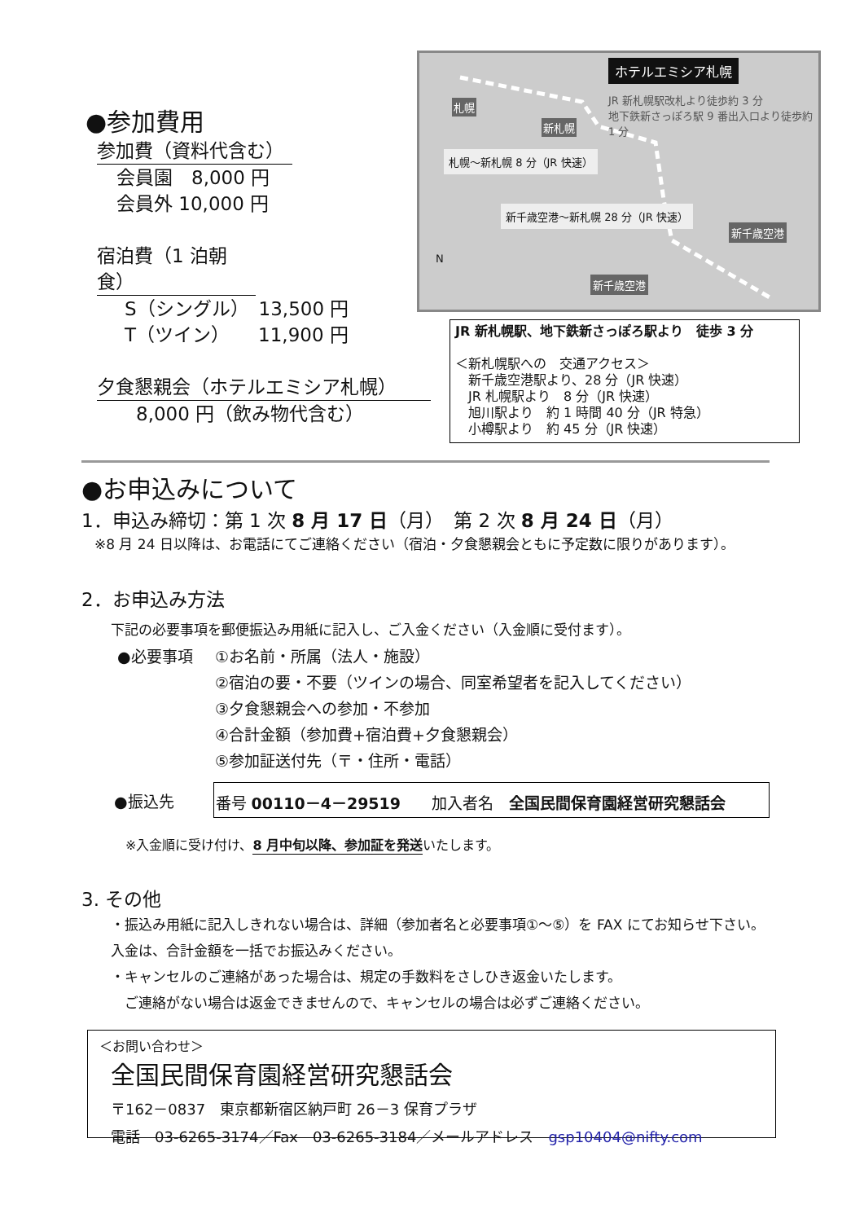●参加費用
参加費（資料代含む）
会員園　8,000 円
会員外 10,000 円
宿泊費（1 泊朝食）
S（シングル）　13,500 円
T（ツイン）　　11,900 円
夕食懇親会（ホテルエミシア札幌）
8,000 円（飲み物代含む）
ホテルエミシア札幌
JR 新札幌駅改札より徒歩約 3 分
地下鉄新さっぽろ駅 9 番出入口より徒歩約 1 分
札幌
新札幌
札幌〜新札幌 8 分（JR 快速）
新千歳空港〜新札幌 28 分（JR 快速）
新千歳空港
新千歳空港
N
JR 新札幌駅、地下鉄新さっぽろ駅より　徒歩 3 分
＜新札幌駅への　交通アクセス＞
　新千歳空港駅より、28 分（JR 快速）
　JR 札幌駅より　8 分（JR 快速）
　旭川駅より　約 1 時間 40 分（JR 特急）
　小樽駅より　約 45 分（JR 快速）
●お申込みについて
1．申込み締切：第 1 次 8 月 17 日（月）　第 2 次 8 月 24 日（月）
※8 月 24 日以降は、お電話にてご連絡ください（宿泊・夕食懇親会ともに予定数に限りがあります）。
2．お申込み方法
下記の必要事項を郵便振込み用紙に記入し、ご入金ください（入金順に受付ます）。
●必要事項 ①お名前・所属（法人・施設）
②宿泊の要・不要（ツインの場合、同室希望者を記入してください）
③夕食懇親会への参加・不参加
④合計金額（参加費+宿泊費+夕食懇親会）
⑤参加証送付先（〒・住所・電話）
●振込先
番号 00110－4－29519　　加入者名　全国民間保育園経営研究懇話会
※入金順に受け付け、8 月中旬以降、参加証を発送いたします。
3. その他
・振込み用紙に記入しきれない場合は、詳細（参加者名と必要事項①〜⑤）を FAX にてお知らせ下さい。入金は、合計金額を一括でお振込みください。
・キャンセルのご連絡があった場合は、規定の手数料をさしひき返金いたします。
　ご連絡がない場合は返金できませんので、キャンセルの場合は必ずご連絡ください。
＜お問い合わせ＞
全国民間保育園経営研究懇話会
〒162－0837　東京都新宿区納戸町 26－3 保育プラザ
電話　03-6265-3174／Fax　03-6265-3184／メールアドレス　gsp10404@nifty.com